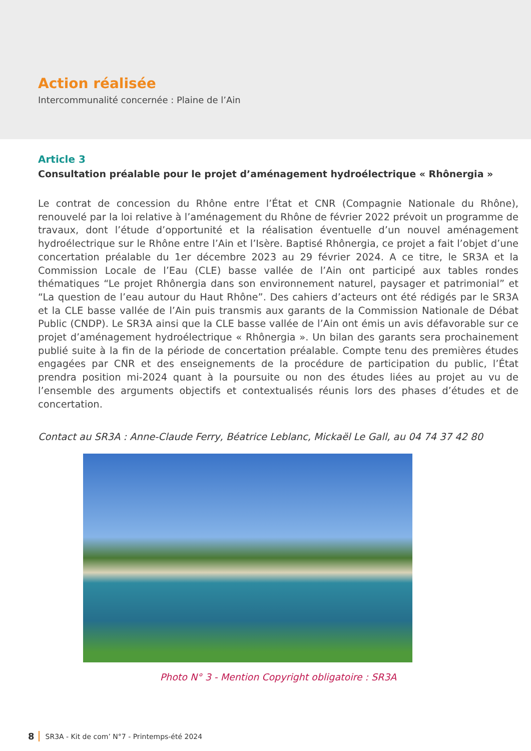Action réalisée
Intercommunalité concernée : Plaine de l’Ain
Article 3
Consultation préalable pour le projet d’aménagement hydroélectrique « Rhônergia »
Le contrat de concession du Rhône entre l’État et CNR (Compagnie Nationale du Rhône), renouvelé par la loi relative à l’aménagement du Rhône de février 2022 prévoit un programme de travaux, dont l’étude d’opportunité et la réalisation éventuelle d’un nouvel aménagement hydroélectrique sur le Rhône entre l’Ain et l’Isère. Baptisé Rhônergia, ce projet a fait l’objet d’une concertation préalable du 1er décembre 2023 au 29 février 2024. A ce titre, le SR3A et la Commission Locale de l’Eau (CLE) basse vallée de l’Ain ont participé aux tables rondes thématiques “Le projet Rhônergia dans son environnement naturel, paysager et patrimonial” et “La question de l’eau autour du Haut Rhône”. Des cahiers d’acteurs ont été rédigés par le SR3A et la CLE basse vallée de l’Ain puis transmis aux garants de la Commission Nationale de Débat Public (CNDP). Le SR3A ainsi que la CLE basse vallée de l’Ain ont émis un avis défavorable sur ce projet d’aménagement hydroélectrique « Rhônergia ». Un bilan des garants sera prochainement publié suite à la fin de la période de concertation préalable. Compte tenu des premières études engagées par CNR et des enseignements de la procédure de participation du public, l’État prendra position mi-2024 quant à la poursuite ou non des études liées au projet au vu de l’ensemble des arguments objectifs et contextualisés réunis lors des phases d’études et de concertation.
Contact au SR3A : Anne-Claude Ferry, Béatrice Leblanc, Mickaël Le Gall, au 04 74 37 42 80
Photo N° 3 - Mention Copyright obligatoire : SR3A
8 SR3A - Kit de com’ N°7 - Printemps-été 2024